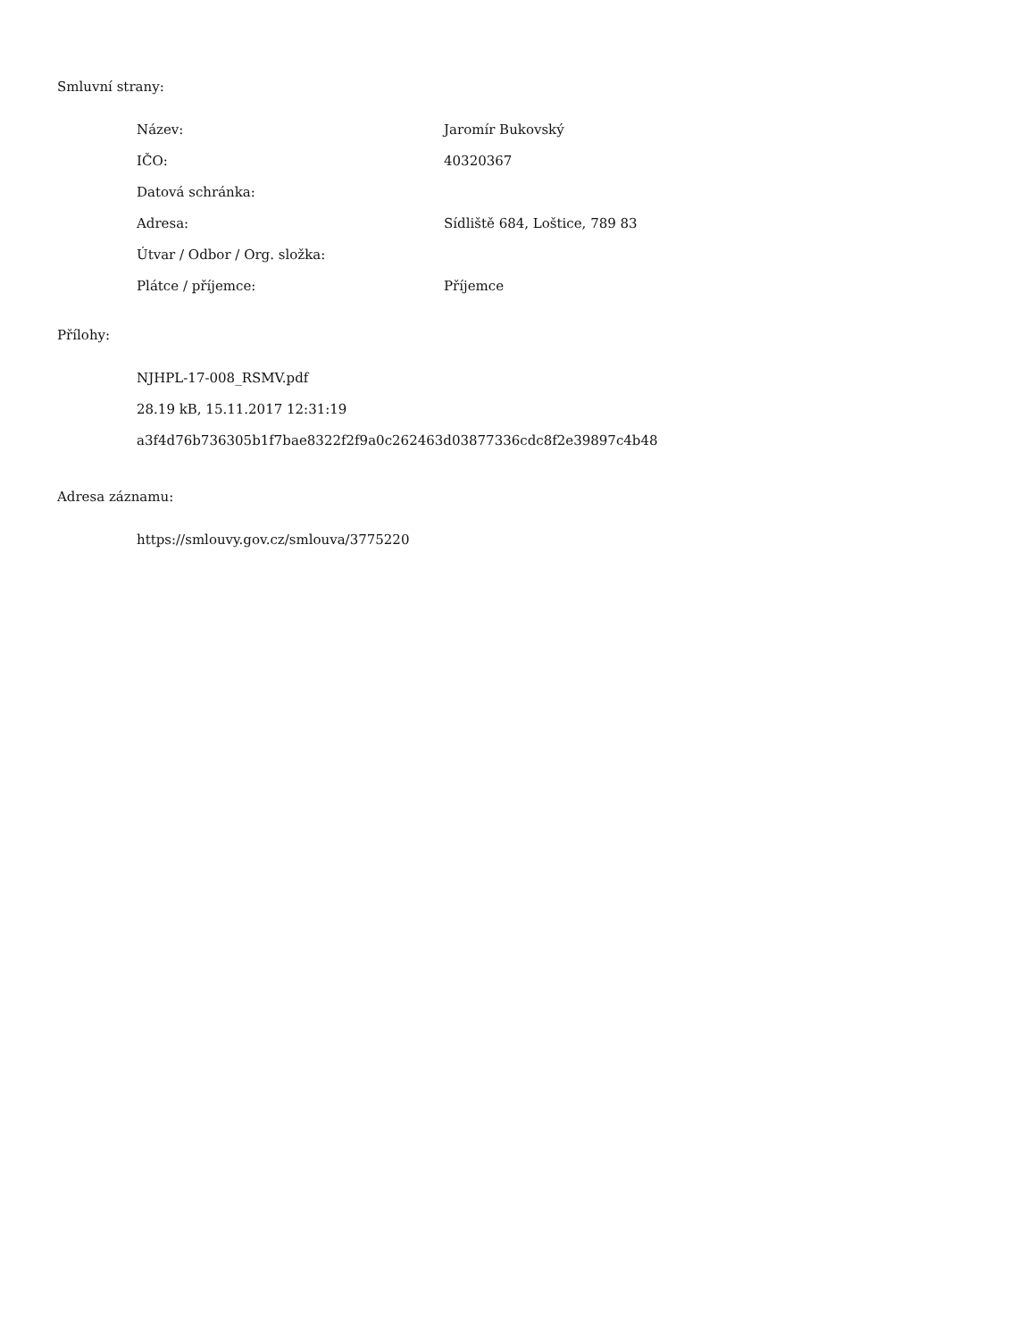Smluvní strany:
| Název: | Jaromír Bukovský |
| IČO: | 40320367 |
| Datová schránka: | |
| Adresa: | Sídliště 684, Loštice, 789 83 |
| Útvar / Odbor / Org. složka: | |
| Plátce / příjemce: | Příjemce |
Přílohy:
NJHPL-17-008_RSMV.pdf
28.19 kB, 15.11.2017 12:31:19
a3f4d76b736305b1f7bae8322f2f9a0c262463d03877336cdc8f2e39897c4b48
Adresa záznamu:
https://smlouvy.gov.cz/smlouva/3775220